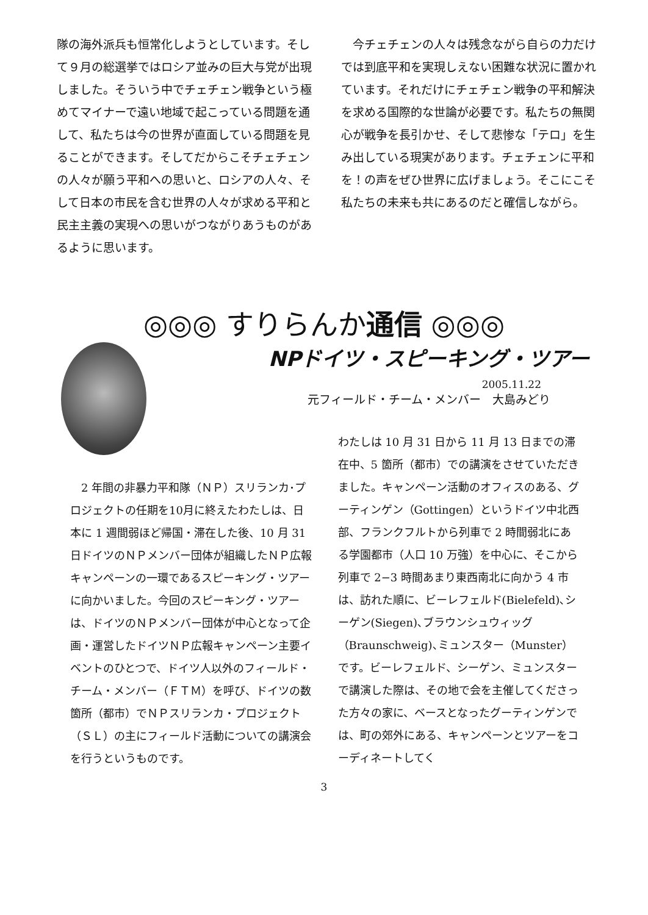隊の海外派兵も恒常化しようとしています。そして９月の総選挙ではロシア並みの巨大与党が出現しました。そういう中でチェチェン戦争という極めてマイナーで遠い地域で起こっている問題を通して、私たちは今の世界が直面している問題を見ることができます。そしてだからこそチェチェンの人々が願う平和への思いと、ロシアの人々、そして日本の市民を含む世界の人々が求める平和と民主主義の実現への思いがつながりあうものがあるように思います。
　今チェチェンの人々は残念ながら自らの力だけでは到底平和を実現しえない困難な状況に置かれています。それだけにチェチェン戦争の平和解決を求める国際的な世論が必要です。私たちの無関心が戦争を長引かせ、そして悲惨な「テロ」を生み出している現実があります。チェチェンに平和を！の声をぜひ世界に広げましょう。そこにこそ私たちの未来も共にあるのだと確信しながら。
◎◎◎ すりらんか通信 ◎◎◎
NPドイツ・スピーキング・ツアー
2005.11.22
元フィールド・チーム・メンバー　大島みどり
　2 年間の非暴力平和隊（ＮＰ）スリランカ･プロジェクトの任期を10月に終えたわたしは、日本に 1 週間弱ほど帰国・滞在した後、10 月 31 日ドイツのＮＰメンバー団体が組織したＮＰ広報キャンペーンの一環であるスピーキング・ツアーに向かいました。今回のスピーキング・ツアーは、ドイツのＮＰメンバー団体が中心となって企画・運営したドイツＮＰ広報キャンペーン主要イベントのひとつで、ドイツ人以外のフィールド・チーム・メンバー（ＦＴＭ）を呼び、ドイツの数箇所（都市）でＮＰスリランカ・プロジェクト（ＳＬ）の主にフィールド活動についての講演会を行うというものです。
わたしは 10 月 31 日から 11 月 13 日までの滞在中、5 箇所（都市）での講演をさせていただきました。キャンペーン活動のオフィスのある、グーティンゲン（Gottingen）というドイツ中北西部、フランクフルトから列車で 2 時間弱北にある学園都市（人口 10 万強）を中心に、そこから列車で 2−3 時間あまり東西南北に向かう 4 市は、訪れた順に、ビーレフェルド(Bielefeld)､シーゲン(Siegen)､ブラウンシュウィッグ（Braunschweig)､ミュンスター（Munster）です。ビーレフェルド、シーゲン、ミュンスターで講演した際は、その地で会を主催してくださった方々の家に、ベースとなったグーティンゲンでは、町の郊外にある、キャンペーンとツアーをコーディネートしてく
3